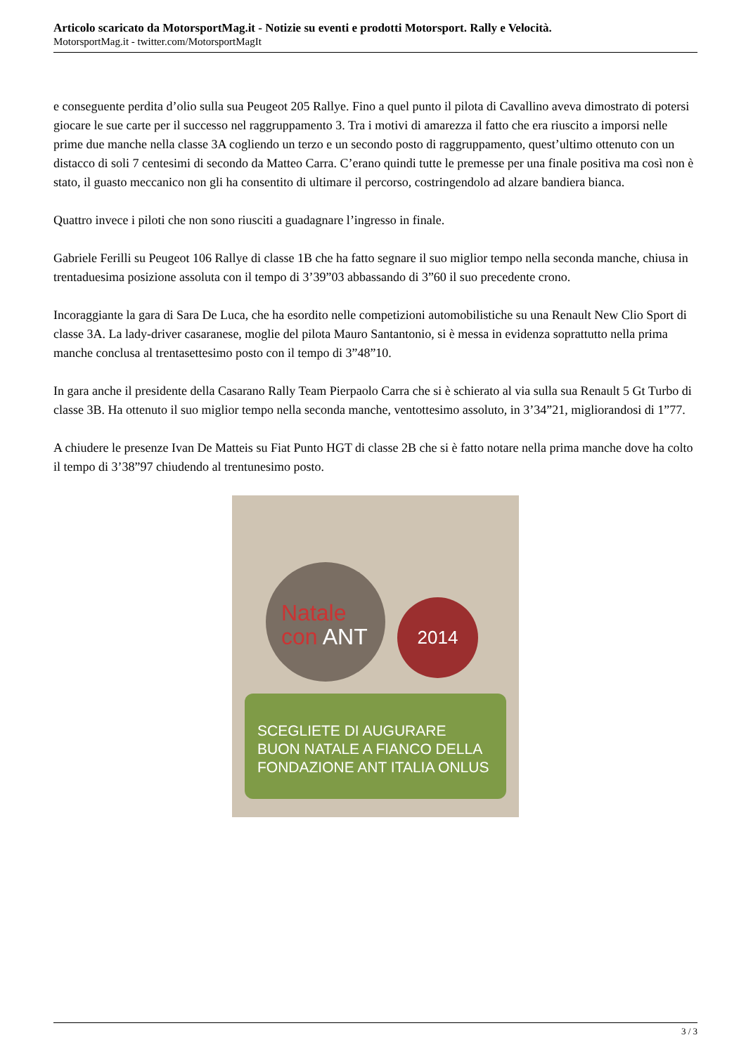Articolo scaricato da MotorsportMag.it - Notizie su eventi e prodotti Motorsport. Rally e Velocità.
MotorsportMag.it - twitter.com/MotorsportMagIt
e conseguente perdita d’olio sulla sua Peugeot 205 Rallye. Fino a quel punto il pilota di Cavallino aveva dimostrato di potersi giocare le sue carte per il successo nel raggruppamento 3. Tra i motivi di amarezza il fatto che era riuscito a imporsi nelle prime due manche nella classe 3A cogliendo un terzo e un secondo posto di raggruppamento, quest’ultimo ottenuto con un distacco di soli 7 centesimi di secondo da Matteo Carra. C’erano quindi tutte le premesse per una finale positiva ma così non è stato, il guasto meccanico non gli ha consentito di ultimare il percorso, costringendolo ad alzare bandiera bianca.
Quattro invece i piloti che non sono riusciti a guadagnare l’ingresso in finale.
Gabriele Ferilli su Peugeot 106 Rallye di classe 1B che ha fatto segnare il suo miglior tempo nella seconda manche, chiusa in trentaduesima posizione assoluta con il tempo di 3’39”03 abbassando di 3”60 il suo precedente crono.
Incoraggiante la gara di Sara De Luca, che ha esordito nelle competizioni automobilistiche su una Renault New Clio Sport di classe 3A. La lady-driver casaranese, moglie del pilota Mauro Santantonio, si è messa in evidenza soprattutto nella prima manche conclusa al trentasettesimo posto con il tempo di 3”48”10.
In gara anche il presidente della Casarano Rally Team Pierpaolo Carra che si è schierato al via sulla sua Renault 5 Gt Turbo di classe 3B. Ha ottenuto il suo miglior tempo nella seconda manche, ventottesimo assoluto, in 3’34”21, migliorandosi di 1”77.
A chiudere le presenze Ivan De Matteis su Fiat Punto HGT di classe 2B che si è fatto notare nella prima manche dove ha colto il tempo di 3’38”97 chiudendo al trentunesimo posto.
Natale
con ANT
2014
SCEGLIETE DI AUGURARE
BUON NATALE A FIANCO DELLA
FONDAZIONE ANT ITALIA ONLUS
3 / 3